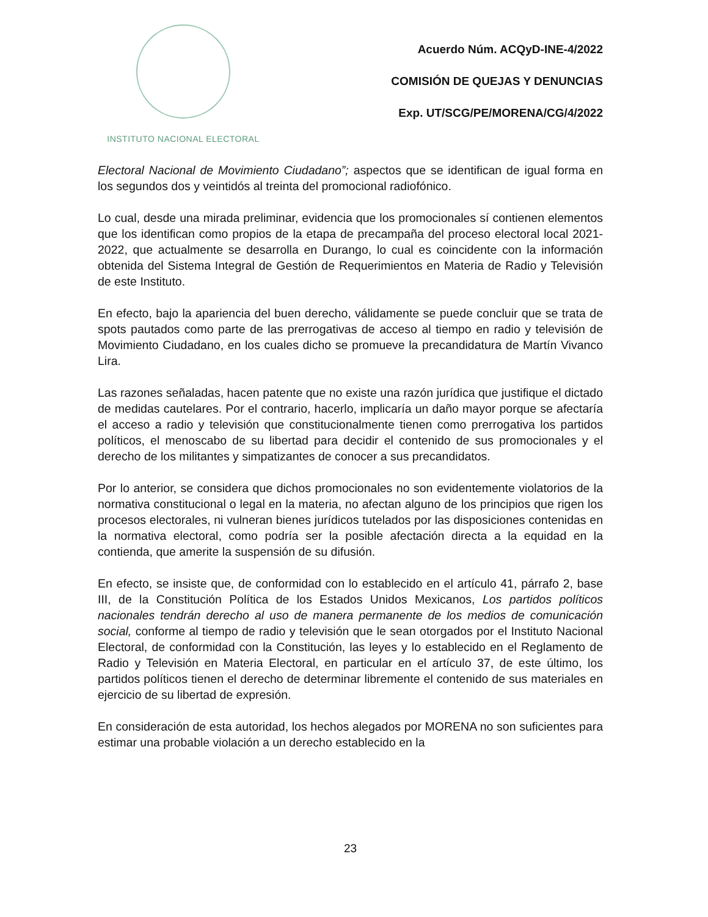INSTITUTO NACIONAL ELECTORAL
Acuerdo Núm. ACQyD-INE-4/2022
COMISIÓN DE QUEJAS Y DENUNCIAS
Exp. UT/SCG/PE/MORENA/CG/4/2022
Electoral Nacional de Movimiento Ciudadano”; aspectos que se identifican de igual forma en los segundos dos y veintidós al treinta del promocional radiofónico.
Lo cual, desde una mirada preliminar, evidencia que los promocionales sí contienen elementos que los identifican como propios de la etapa de precampaña del proceso electoral local 2021-2022, que actualmente se desarrolla en Durango, lo cual es coincidente con la información obtenida del Sistema Integral de Gestión de Requerimientos en Materia de Radio y Televisión de este Instituto.
En efecto, bajo la apariencia del buen derecho, válidamente se puede concluir que se trata de spots pautados como parte de las prerrogativas de acceso al tiempo en radio y televisión de Movimiento Ciudadano, en los cuales dicho se promueve la precandidatura de Martín Vivanco Lira.
Las razones señaladas, hacen patente que no existe una razón jurídica que justifique el dictado de medidas cautelares. Por el contrario, hacerlo, implicaría un daño mayor porque se afectaría el acceso a radio y televisión que constitucionalmente tienen como prerrogativa los partidos políticos, el menoscabo de su libertad para decidir el contenido de sus promocionales y el derecho de los militantes y simpatizantes de conocer a sus precandidatos.
Por lo anterior, se considera que dichos promocionales no son evidentemente violatorios de la normativa constitucional o legal en la materia, no afectan alguno de los principios que rigen los procesos electorales, ni vulneran bienes jurídicos tutelados por las disposiciones contenidas en la normativa electoral, como podría ser la posible afectación directa a la equidad en la contienda, que amerite la suspensión de su difusión.
En efecto, se insiste que, de conformidad con lo establecido en el artículo 41, párrafo 2, base III, de la Constitución Política de los Estados Unidos Mexicanos, Los partidos políticos nacionales tendrán derecho al uso de manera permanente de los medios de comunicación social, conforme al tiempo de radio y televisión que le sean otorgados por el Instituto Nacional Electoral, de conformidad con la Constitución, las leyes y lo establecido en el Reglamento de Radio y Televisión en Materia Electoral, en particular en el artículo 37, de este último, los partidos políticos tienen el derecho de determinar libremente el contenido de sus materiales en ejercicio de su libertad de expresión.
En consideración de esta autoridad, los hechos alegados por MORENA no son suficientes para estimar una probable violación a un derecho establecido en la
23